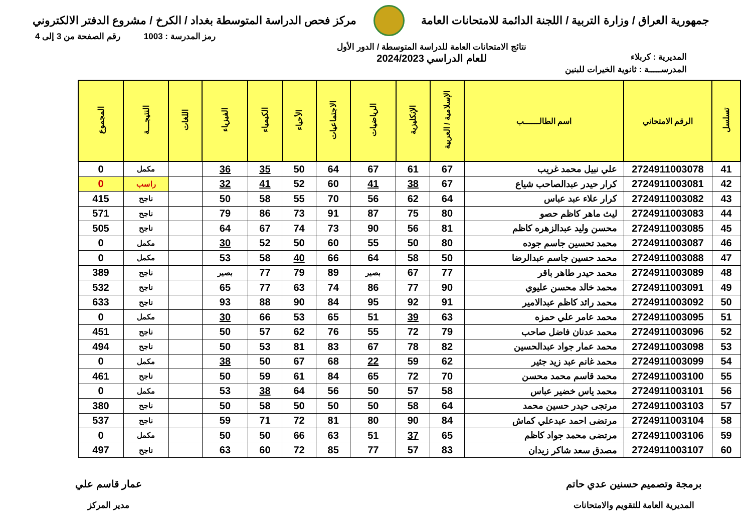جمهورية العراق / وزارة التربية / اللجنة الدائمة للامتحانات العامة
مركز فحص الدراسة المتوسطة بغداد / الكرخ / مشروع الدفتر الالكتروني
رمز المدرسة : 1003 رقم الصفحة من 3 إلى 4
المديرية : كربلاء
نتائج الامتحانات العامة للدراسة المتوسطة / الدور الأول
للعام الدراسي 2024/2023
المدرســـــة : ثانوية الخيرات للبنين
| تسلسل | الرقم الامتحاني | اسم الطالــــــب | الإسلامية / العربية | الإنكليزية | الرياضيات | الاجتماعيات | الأحياء | الكيمياء | الفيزياء | اللغات | النتيجـــة | المجموع |
| --- | --- | --- | --- | --- | --- | --- | --- | --- | --- | --- | --- | --- |
| 41 | 2724911003078 | علي نبيل محمد غريب | 67 | 61 | 67 | 64 | 50 | 35 | 36 | | مكمل | 0 |
| 42 | 2724911003081 | كرار حيدر عبدالصاحب شياع | 67 | 38 | 41 | 60 | 52 | 41 | 32 | | راسب | 0 |
| 43 | 2724911003082 | كرار علاء عبد عباس | 64 | 62 | 56 | 70 | 55 | 58 | 50 | | ناجح | 415 |
| 44 | 2724911003083 | ليث ماهر كاظم حصو | 80 | 75 | 87 | 91 | 73 | 86 | 79 | | ناجح | 571 |
| 45 | 2724911003085 | محسن وليد عبدالزهره كاظم | 81 | 56 | 90 | 73 | 74 | 67 | 64 | | ناجح | 505 |
| 46 | 2724911003087 | محمد تحسين جاسم جوده | 80 | 50 | 55 | 60 | 50 | 52 | 30 | | مكمل | 0 |
| 47 | 2724911003088 | محمد حسين جاسم عبدالرضا | 50 | 58 | 64 | 66 | 40 | 58 | 53 | | مكمل | 0 |
| 48 | 2724911003089 | محمد حيدر طاهر باقر | 77 | 67 | بصير | 89 | 79 | 77 | بصير | | ناجح | 389 |
| 49 | 2724911003091 | محمد خالد محسن عليوي | 90 | 77 | 86 | 74 | 63 | 77 | 65 | | ناجح | 532 |
| 50 | 2724911003092 | محمد رائد كاظم عبدالامير | 91 | 92 | 95 | 84 | 90 | 88 | 93 | | ناجح | 633 |
| 51 | 2724911003095 | محمد عامر علي حمزه | 63 | 39 | 51 | 65 | 53 | 66 | 30 | | مكمل | 0 |
| 52 | 2724911003096 | محمد عدنان فاضل صاحب | 79 | 72 | 55 | 76 | 62 | 57 | 50 | | ناجح | 451 |
| 53 | 2724911003098 | محمد عمار جواد عبدالحسين | 82 | 78 | 67 | 83 | 81 | 53 | 50 | | ناجح | 494 |
| 54 | 2724911003099 | محمد غانم عبد زيد جثير | 62 | 59 | 22 | 68 | 67 | 50 | 38 | | مكمل | 0 |
| 55 | 2724911003100 | محمد قاسم محمد محسن | 70 | 72 | 65 | 84 | 61 | 59 | 50 | | ناجح | 461 |
| 56 | 2724911003101 | محمد ياس خضير عباس | 58 | 57 | 50 | 56 | 64 | 38 | 53 | | مكمل | 0 |
| 57 | 2724911003103 | مرتجى حيدر حسين محمد | 64 | 58 | 50 | 50 | 50 | 58 | 50 | | ناجح | 380 |
| 58 | 2724911003104 | مرتضى احمد عبدعلي كماش | 84 | 90 | 80 | 81 | 72 | 71 | 59 | | ناجح | 537 |
| 59 | 2724911003106 | مرتضى محمد جواد كاظم | 65 | 37 | 51 | 63 | 66 | 50 | 50 | | مكمل | 0 |
| 60 | 2724911003107 | مصدق سعد شاكر زيدان | 83 | 57 | 77 | 85 | 72 | 60 | 63 | | ناجح | 497 |
برمجة وتصميم حسنين عدي حاتم
المديرية العامة للتقويم والامتحانات
عمار قاسم علي
مدير المركز